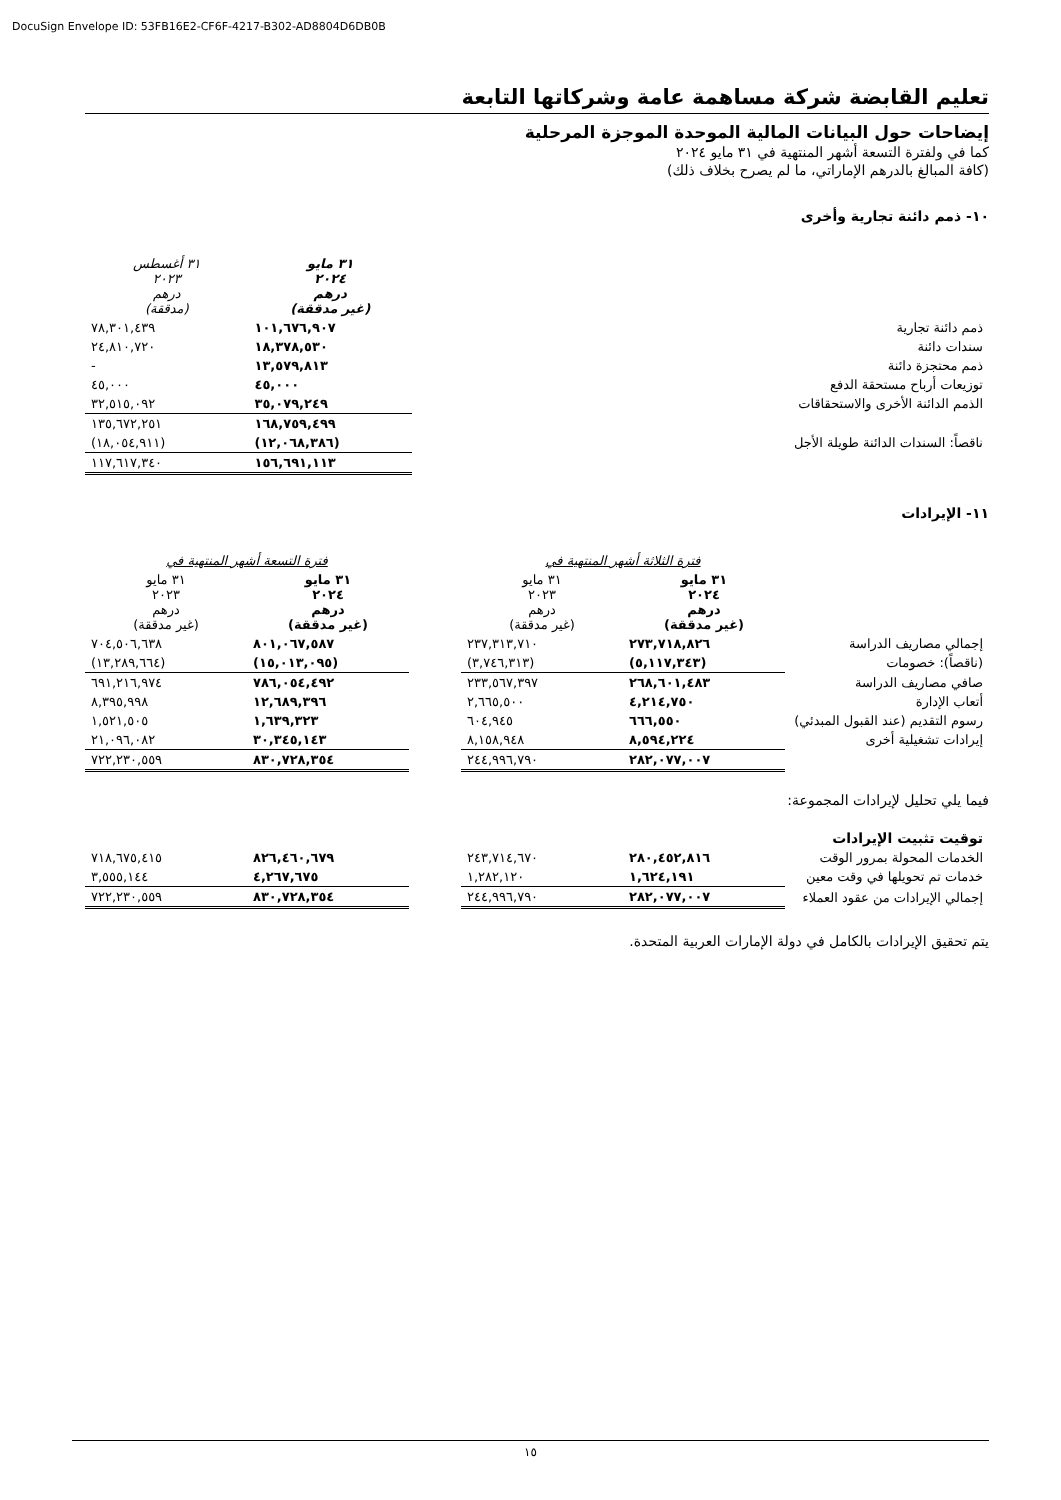DocuSign Envelope ID: 53FB16E2-CF6F-4217-B302-AD8804D6DB0B
تعليم القابضة شركة مساهمة عامة وشركاتها التابعة
إيضاحات حول البيانات المالية الموحدة الموجزة المرحلية
كما في ولفترة التسعة أشهر المنتهية في ٣١ مايو ٢٠٢٤
(كافة المبالغ بالدرهم الإماراتي، ما لم يصرح بخلاف ذلك)
١٠- ذمم دائنة تجارية وأخرى
| | ٣١ مايو ٢٠٢٤ درهم (غير مدققة) | ٣١ أغسطس ٢٠٢٣ درهم (مدققة) |
| --- | --- | --- |
| ذمم دائنة تجارية | ١٠١,٦٧٦,٩٠٧ | ٧٨,٣٠١,٤٣٩ |
| سندات دائنة | ١٨,٣٧٨,٥٣٠ | ٢٤,٨١٠,٧٢٠ |
| ذمم محتجزة دائنة | ١٣,٥٧٩,٨١٣ | - |
| توزيعات أرباح مستحقة الدفع | ٤٥,٠٠٠ | ٤٥,٠٠٠ |
| الذمم الدائنة الأخرى والاستحقاقات | ٣٥,٠٧٩,٢٤٩ | ٣٢,٥١٥,٠٩٢ |
| | ١٦٨,٧٥٩,٤٩٩ | ١٣٥,٦٧٢,٢٥١ |
| ناقصاً: السندات الدائنة طويلة الأجل | (١٢,٠٦٨,٣٨٦) | (١٨,٠٥٤,٩١١) |
| | ١٥٦,٦٩١,١١٣ | ١١٧,٦١٧,٣٤٠ |
١١- الإيرادات
| | فترة الثلاثة أشهر المنتهية في | | | فترة التسعة أشهر المنتهية في | |
| --- | --- | --- | --- | --- | --- |
| | ٣١ مايو ٢٠٢٤ درهم (غير مدققة) | ٣١ مايو ٢٠٢٣ درهم (غير مدققة) | | ٣١ مايو ٢٠٢٤ درهم (غير مدققة) | ٣١ مايو ٢٠٢٣ درهم (غير مدققة) |
| إجمالي مصاريف الدراسة | ٢٧٣,٧١٨,٨٢٦ | ٢٣٧,٣١٣,٧١٠ | | ٨٠١,٠٦٧,٥٨٧ | ٧٠٤,٥٠٦,٦٣٨ |
| (ناقصاً): خصومات | (٥,١١٧,٣٤٣) | (٣,٧٤٦,٣١٣) | | (١٥,٠١٣,٠٩٥) | (١٣,٢٨٩,٦٦٤) |
| صافي مصاريف الدراسة | ٢٦٨,٦٠١,٤٨٣ | ٢٣٣,٥٦٧,٣٩٧ | | ٧٨٦,٠٥٤,٤٩٢ | ٦٩١,٢١٦,٩٧٤ |
| أتعاب الإدارة | ٤,٢١٤,٧٥٠ | ٢,٦٦٥,٥٠٠ | | ١٢,٦٨٩,٣٩٦ | ٨,٣٩٥,٩٩٨ |
| رسوم التقديم (عند القبول المبدئي) | ٦٦٦,٥٥٠ | ٦٠٤,٩٤٥ | | ١,٦٣٩,٣٢٣ | ١,٥٢١,٥٠٥ |
| إيرادات تشغيلية أخرى | ٨,٥٩٤,٢٢٤ | ٨,١٥٨,٩٤٨ | | ٣٠,٣٤٥,١٤٣ | ٢١,٠٩٦,٠٨٢ |
| | ٢٨٢,٠٧٧,٠٠٧ | ٢٤٤,٩٩٦,٧٩٠ | | ٨٣٠,٧٢٨,٣٥٤ | ٧٢٢,٢٣٠,٥٥٩ |
فيما يلي تحليل لإيرادات المجموعة:
| توقيت تثبيت الإيرادات | | | | | |
| الخدمات المحولة بمرور الوقت | ٢٨٠,٤٥٢,٨١٦ | ٢٤٣,٧١٤,٦٧٠ | | ٨٢٦,٤٦٠,٦٧٩ | ٧١٨,٦٧٥,٤١٥ |
| خدمات تم تحويلها في وقت معين | ١,٦٢٤,١٩١ | ١,٢٨٢,١٢٠ | | ٤,٢٦٧,٦٧٥ | ٣,٥٥٥,١٤٤ |
| إجمالي الإيرادات من عقود العملاء | ٢٨٢,٠٧٧,٠٠٧ | ٢٤٤,٩٩٦,٧٩٠ | | ٨٣٠,٧٢٨,٣٥٤ | ٧٢٢,٢٣٠,٥٥٩ |
يتم تحقيق الإيرادات بالكامل في دولة الإمارات العربية المتحدة.
١٥